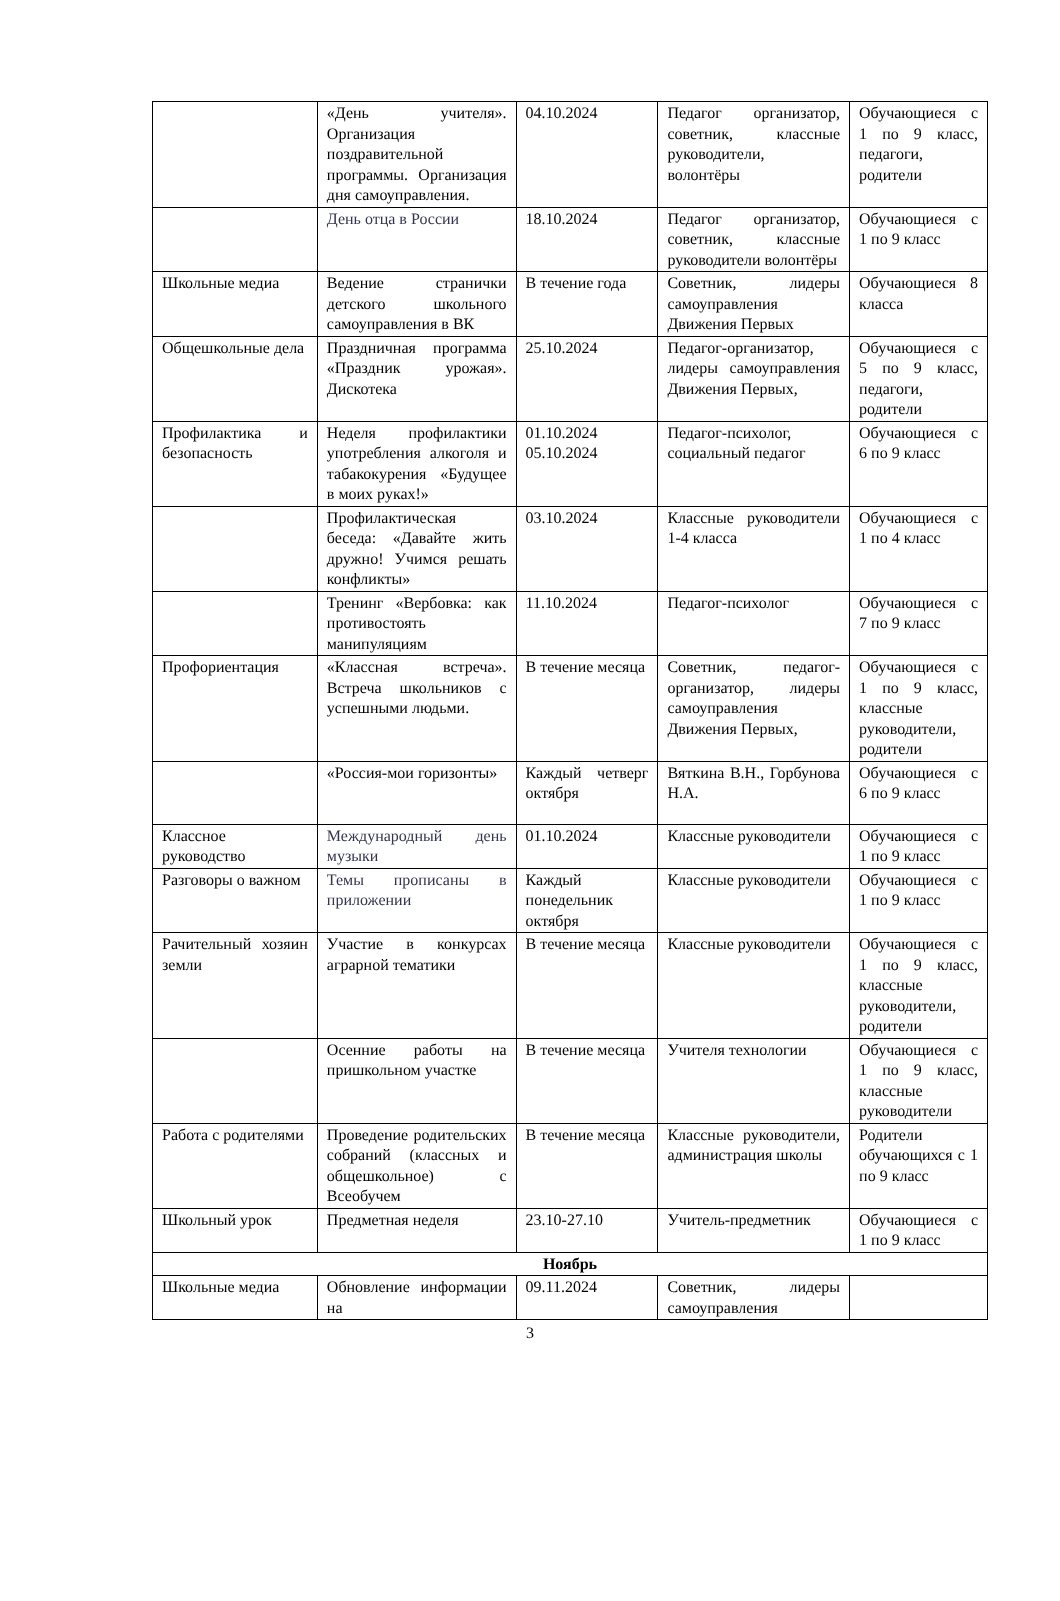| | «День учителя». Организация поздравительной программы. Организация дня самоуправления. | 04.10.2024 | Педагог организатор, советник, классные руководители, волонтёры | Обучающиеся с 1 по 9 класс, педагоги, родители |
| | День отца в России | 18.10.2024 | Педагог организатор, советник, классные руководители волонтёры | Обучающиеся с 1 по 9 класс |
| Школьные медиа | Ведение странички детского школьного самоуправления в ВК | В течение года | Советник, лидеры самоуправления Движения Первых | Обучающиеся 8 класса |
| Общешкольные дела | Праздничная программа «Праздник урожая». Дискотека | 25.10.2024 | Педагог-организатор, лидеры самоуправления Движения Первых, | Обучающиеся с 5 по 9 класс, педагоги, родители |
| Профилактика и безопасность | Неделя профилактики употребления алкоголя и табакокурения «Будущее в моих руках!» | 01.10.2024 05.10.2024 | Педагог-психолог, социальный педагог | Обучающиеся с 6 по 9 класс |
| | Профилактическая беседа: «Давайте жить дружно! Учимся решать конфликты» | 03.10.2024 | Классные руководители 1-4 класса | Обучающиеся с 1 по 4 класс |
| | Тренинг «Вербовка: как противостоять манипуляциям | 11.10.2024 | Педагог-психолог | Обучающиеся с 7 по 9 класс |
| Профориентация | «Классная встреча». Встреча школьников с успешными людьми. | В течение месяца | Советник, педагог-организатор, лидеры самоуправления Движения Первых, | Обучающиеся с 1 по 9 класс, классные руководители, родители |
| | «Россия-мои горизонты» | Каждый четверг октября | Вяткина В.Н., Горбунова Н.А. | Обучающиеся с 6 по 9 класс |
| Классное руководство | Международный день музыки | 01.10.2024 | Классные руководители | Обучающиеся с 1 по 9 класс |
| Разговоры о важном | Темы прописаны в приложении | Каждый понедельник октября | Классные руководители | Обучающиеся с 1 по 9 класс |
| Рачительный хозяин земли | Участие в конкурсах аграрной тематики | В течение месяца | Классные руководители | Обучающиеся с 1 по 9 класс, классные руководители, родители |
| | Осенние работы на пришкольном участке | В течение месяца | Учителя технологии | Обучающиеся с 1 по 9 класс, классные руководители |
| Работа с родителями | Проведение родительских собраний (классных и общешкольное) с Всеобучем | В течение месяца | Классные руководители, администрация школы | Родители обучающихся с 1 по 9 класс |
| Школьный урок | Предметная неделя | 23.10-27.10 | Учитель-предметник | Обучающиеся с 1 по 9 класс |
| Ноябрь | | | | |
| Школьные медиа | Обновление информации на | 09.11.2024 | Советник, лидеры самоуправления | |
3